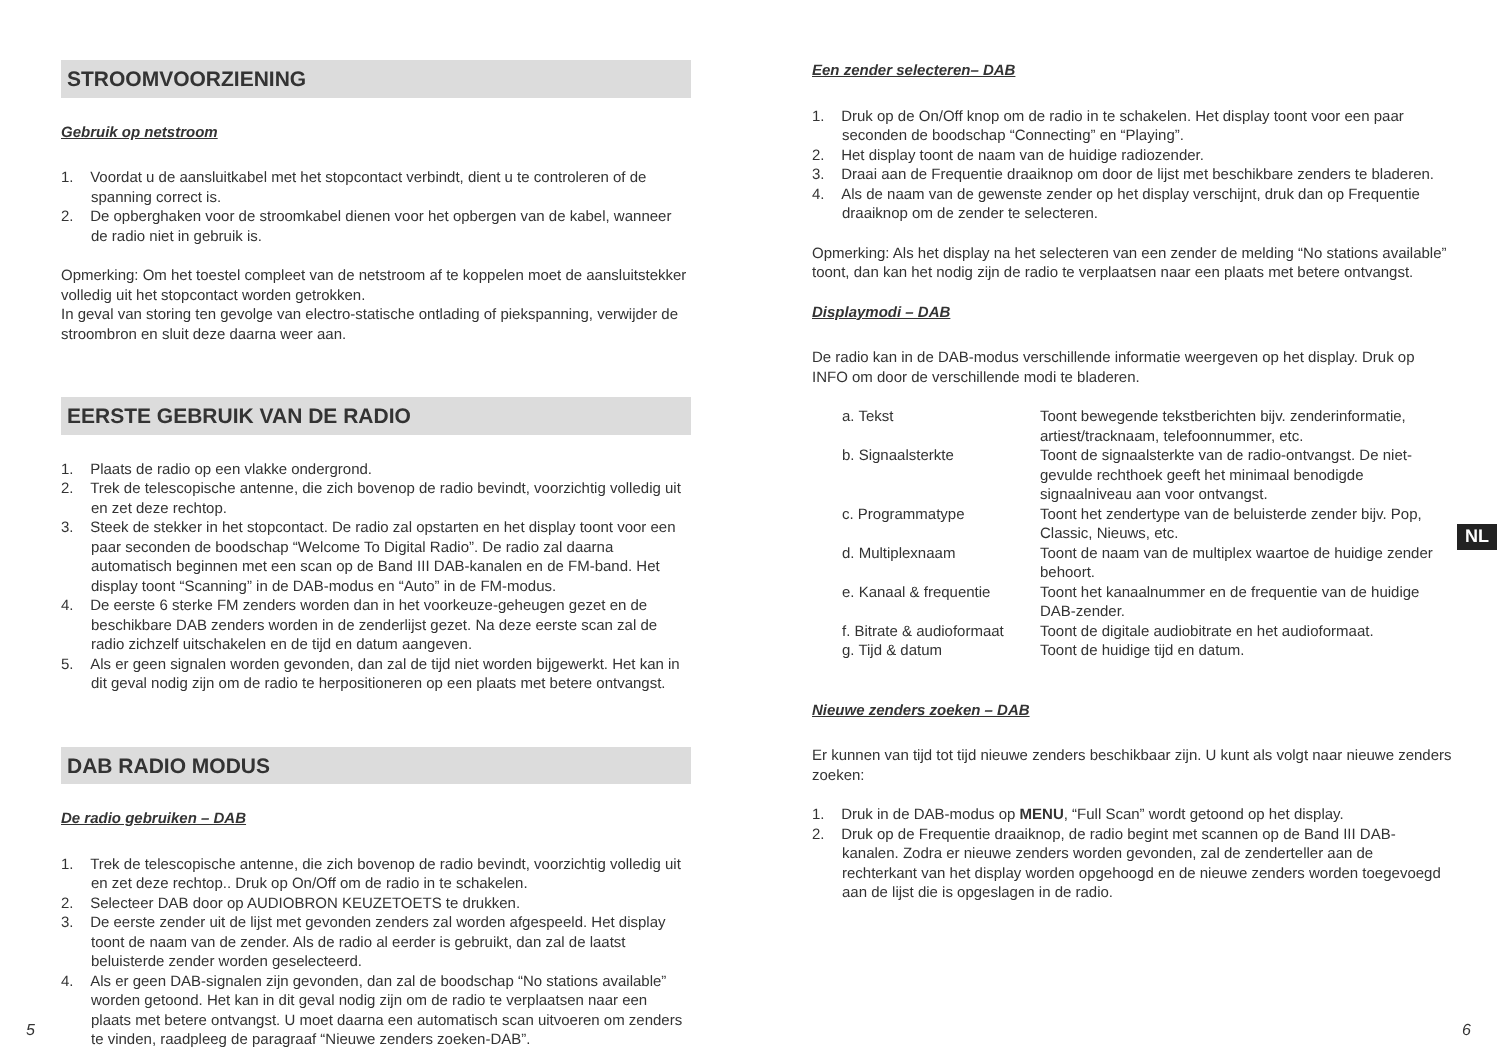STROOMVOORZIENING
Gebruik op netstroom
1. Voordat u de aansluitkabel met het stopcontact verbindt, dient u te controleren of de spanning correct is.
2. De opberghaken voor de stroomkabel dienen voor het opbergen van de kabel, wanneer de radio niet in gebruik is.
Opmerking: Om het toestel compleet van de netstroom af te koppelen moet de aansluitstekker volledig uit het stopcontact worden getrokken.
In geval van storing ten gevolge van electro-statische ontlading of piekspanning, verwijder de stroombron en sluit deze daarna weer aan.
EERSTE GEBRUIK VAN DE RADIO
1. Plaats de radio op een vlakke ondergrond.
2. Trek de telescopische antenne, die zich bovenop de radio bevindt, voorzichtig volledig uit en zet deze rechtop.
3. Steek de stekker in het stopcontact. De radio zal opstarten en het display toont voor een paar seconden de boodschap “Welcome To Digital Radio”. De radio zal daarna automatisch beginnen met een scan op de Band III DAB-kanalen en de FM-band. Het display toont “Scanning” in de DAB-modus en “Auto” in de FM-modus.
4. De eerste 6 sterke FM zenders worden dan in het voorkeuze-geheugen gezet en de beschikbare DAB zenders worden in de zenderlijst gezet. Na deze eerste scan zal de radio zichzelf uitschakelen en de tijd en datum aangeven.
5. Als er geen signalen worden gevonden, dan zal de tijd niet worden bijgewerkt. Het kan in dit geval nodig zijn om de radio te herpositioneren op een plaats met betere ontvangst.
DAB RADIO MODUS
De radio gebruiken – DAB
1. Trek de telescopische antenne, die zich bovenop de radio bevindt, voorzichtig volledig uit en zet deze rechtop.. Druk op On/Off om de radio in te schakelen.
2. Selecteer DAB door op AUDIOBRON KEUZETOETS te drukken.
3. De eerste zender uit de lijst met gevonden zenders zal worden afgespeeld. Het display toont de naam van de zender. Als de radio al eerder is gebruikt, dan zal de laatst beluisterde zender worden geselecteerd.
4. Als er geen DAB-signalen zijn gevonden, dan zal de boodschap “No stations available” worden getoond. Het kan in dit geval nodig zijn om de radio te verplaatsen naar een plaats met betere ontvangst. U moet daarna een automatisch scan uitvoeren om zenders te vinden, raadpleeg de paragraaf “Nieuwe zenders zoeken-DAB”.
Een zender selecteren– DAB
1. Druk op de On/Off knop om de radio in te schakelen. Het display toont voor een paar seconden de boodschap “Connecting” en “Playing”.
2. Het display toont de naam van de huidige radiozender.
3. Draai aan de Frequentie draaiknop om door de lijst met beschikbare zenders te bladeren.
4. Als de naam van de gewenste zender op het display verschijnt, druk dan op Frequentie draaiknop om de zender te selecteren.
Opmerking: Als het display na het selecteren van een zender de melding “No stations available” toont, dan kan het nodig zijn de radio te verplaatsen naar een plaats met betere ontvangst.
Displaymodi – DAB
De radio kan in de DAB-modus verschillende informatie weergeven op het display. Druk op INFO om door de verschillende modi te bladeren.
| a. Tekst | Toont bewegende tekstberichten bijv. zenderinformatie, artiest/tracknaam, telefoonnummer, etc. |
| b. Signaalsterkte | Toont de signaalsterkte van de radio-ontvangst. De niet-gevulde rechthoek geeft het minimaal benodigde signaalniveau aan voor ontvangst. |
| c. Programmatype | Toont het zendertype van de beluisterde zender bijv. Pop, Classic, Nieuws, etc. |
| d. Multiplexnaam | Toont de naam van de multiplex waartoe de huidige zender behoort. |
| e. Kanaal & frequentie | Toont het kanaalnummer en de frequentie van de huidige DAB-zender. |
| f. Bitrate & audioformaat | Toont de digitale audiobitrate en het audioformaat. |
| g. Tijd & datum | Toont de huidige tijd en datum. |
Nieuwe zenders zoeken – DAB
Er kunnen van tijd tot tijd nieuwe zenders beschikbaar zijn. U kunt als volgt naar nieuwe zenders zoeken:
1. Druk in de DAB-modus op MENU, “Full Scan” wordt getoond op het display.
2. Druk op de Frequentie draaiknop, de radio begint met scannen op de Band III DAB-kanalen. Zodra er nieuwe zenders worden gevonden, zal de zenderteller aan de rechterkant van het display worden opgehoogd en de nieuwe zenders worden toegevoegd aan de lijst die is opgeslagen in de radio.
NL
5 6